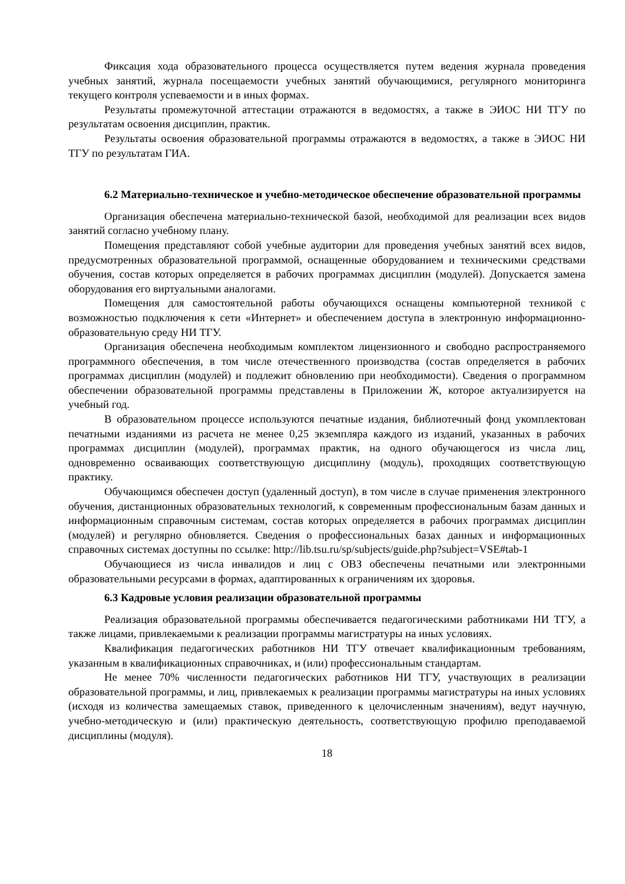Фиксация хода образовательного процесса осуществляется путем ведения журнала проведения учебных занятий, журнала посещаемости учебных занятий обучающимися, регулярного мониторинга текущего контроля успеваемости и в иных формах.
Результаты промежуточной аттестации отражаются в ведомостях, а также в ЭИОС НИ ТГУ по результатам освоения дисциплин, практик.
Результаты освоения образовательной программы отражаются в ведомостях, а также в ЭИОС НИ ТГУ по результатам ГИА.
6.2 Материально-техническое и учебно-методическое обеспечение образовательной программы
Организация обеспечена материально-технической базой, необходимой для реализации всех видов занятий согласно учебному плану.
Помещения представляют собой учебные аудитории для проведения учебных занятий всех видов, предусмотренных образовательной программой, оснащенные оборудованием и техническими средствами обучения, состав которых определяется в рабочих программах дисциплин (модулей). Допускается замена оборудования его виртуальными аналогами.
Помещения для самостоятельной работы обучающихся оснащены компьютерной техникой с возможностью подключения к сети «Интернет» и обеспечением доступа в электронную информационно-образовательную среду НИ ТГУ.
Организация обеспечена необходимым комплектом лицензионного и свободно распространяемого программного обеспечения, в том числе отечественного производства (состав определяется в рабочих программах дисциплин (модулей) и подлежит обновлению при необходимости). Сведения о программном обеспечении образовательной программы представлены в Приложении Ж, которое актуализируется на учебный год.
В образовательном процессе используются печатные издания, библиотечный фонд укомплектован печатными изданиями из расчета не менее 0,25 экземпляра каждого из изданий, указанных в рабочих программах дисциплин (модулей), программах практик, на одного обучающегося из числа лиц, одновременно осваивающих соответствующую дисциплину (модуль), проходящих соответствующую практику.
Обучающимся обеспечен доступ (удаленный доступ), в том числе в случае применения электронного обучения, дистанционных образовательных технологий, к современным профессиональным базам данных и информационным справочным системам, состав которых определяется в рабочих программах дисциплин (модулей) и регулярно обновляется. Сведения о профессиональных базах данных и информационных справочных системах доступны по ссылке: http://lib.tsu.ru/sp/subjects/guide.php?subject=VSE#tab-1
Обучающиеся из числа инвалидов и лиц с ОВЗ обеспечены печатными или электронными образовательными ресурсами в формах, адаптированных к ограничениям их здоровья.
6.3 Кадровые условия реализации образовательной программы
Реализация образовательной программы обеспечивается педагогическими работниками НИ ТГУ, а также лицами, привлекаемыми к реализации программы магистратуры на иных условиях.
Квалификация педагогических работников НИ ТГУ отвечает квалификационным требованиям, указанным в квалификационных справочниках, и (или) профессиональным стандартам.
Не менее 70% численности педагогических работников НИ ТГУ, участвующих в реализации образовательной программы, и лиц, привлекаемых к реализации программы магистратуры на иных условиях (исходя из количества замещаемых ставок, приведенного к целочисленным значениям), ведут научную, учебно-методическую и (или) практическую деятельность, соответствующую профилю преподаваемой дисциплины (модуля).
18